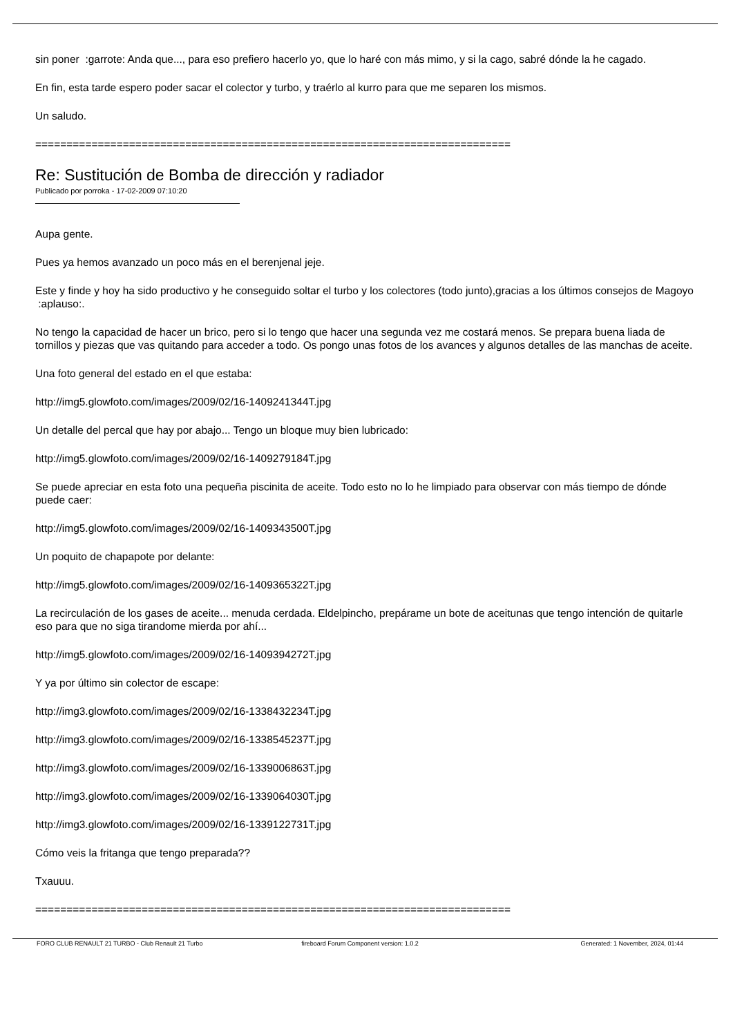sin poner :garrote: Anda que..., para eso prefiero hacerlo yo, que lo haré con más mimo, y si la cago, sabré dónde la he cagado.
En fin, esta tarde espero poder sacar el colector y turbo, y traérlo al kurro para que me separen los mismos.
Un saludo.
============================================================================
Re: Sustitución de Bomba de dirección y radiador
Publicado por porroka - 17-02-2009 07:10:20
Aupa gente.
Pues ya hemos avanzado un poco más en el berenjenal jeje.
Este y finde y hoy ha sido productivo y he conseguido soltar el turbo y los colectores (todo junto),gracias a los últimos consejos de Magoyo :aplauso:.
No tengo la capacidad de hacer un brico, pero si lo tengo que hacer una segunda vez me costará menos. Se prepara buena liada de tornillos y piezas que vas quitando para acceder a todo. Os pongo unas fotos de los avances y algunos detalles de las manchas de aceite.
Una foto general del estado en el que estaba:
http://img5.glowfoto.com/images/2009/02/16-1409241344T.jpg
Un detalle del percal que hay por abajo... Tengo un bloque muy bien lubricado:
http://img5.glowfoto.com/images/2009/02/16-1409279184T.jpg
Se puede apreciar en esta foto una pequeña piscinita de aceite. Todo esto no lo he limpiado para observar con más tiempo de dónde puede caer:
http://img5.glowfoto.com/images/2009/02/16-1409343500T.jpg
Un poquito de chapapote por delante:
http://img5.glowfoto.com/images/2009/02/16-1409365322T.jpg
La recirculación de los gases de aceite... menuda cerdada. Eldelpincho, prepárame un bote de aceitunas que tengo intención de quitarle eso para que no siga tirandome mierda por ahí...
http://img5.glowfoto.com/images/2009/02/16-1409394272T.jpg
Y ya por último sin colector de escape:
http://img3.glowfoto.com/images/2009/02/16-1338432234T.jpg
http://img3.glowfoto.com/images/2009/02/16-1338545237T.jpg
http://img3.glowfoto.com/images/2009/02/16-1339006863T.jpg
http://img3.glowfoto.com/images/2009/02/16-1339064030T.jpg
http://img3.glowfoto.com/images/2009/02/16-1339122731T.jpg
Cómo veis la fritanga que tengo preparada??
Txauuu.
============================================================================
FORO CLUB RENAULT 21 TURBO - Club Renault 21 Turbo fireboard Forum Component version: 1.0.2 Generated: 1 November, 2024, 01:44